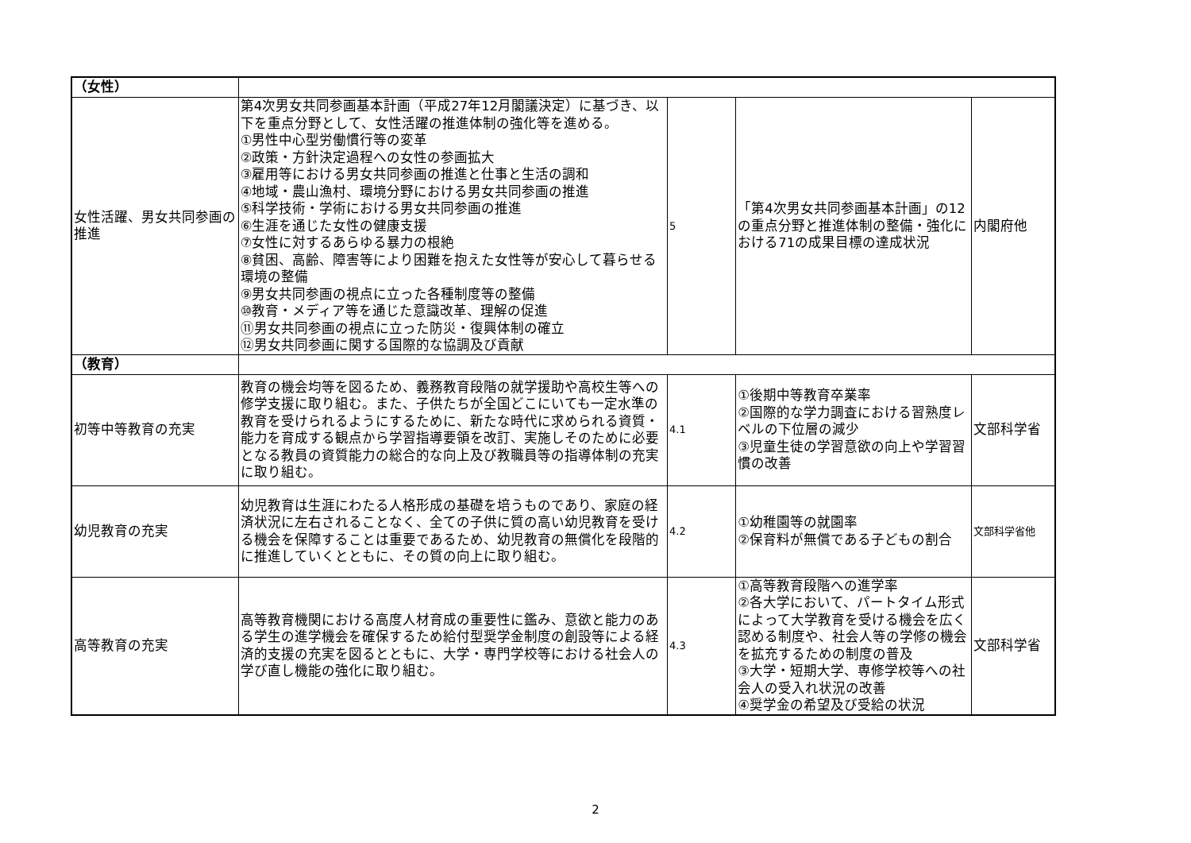| （女性） | | | | |
| 女性活躍、男女共同参画の推進 | 第4次男女共同参画基本計画（平成27年12月閣議決定）に基づき、以下を重点分野として、女性活躍の推進体制の強化等を進める。 ①男性中心型労働慣行等の変革 ②政策・方針決定過程への女性の参画拡大 ③雇用等における男女共同参画の推進と仕事と生活の調和 ④地域・農山漁村、環境分野における男女共同参画の推進 ⑤科学技術・学術における男女共同参画の推進 ⑥生涯を通じた女性の健康支援 ⑦女性に対するあらゆる暴力の根絶 ⑧貧困、高齢、障害等により困難を抱えた女性等が安心して暮らせる環境の整備 ⑨男女共同参画の視点に立った各種制度等の整備 ⑩教育・メディア等を通じた意識改革、理解の促進 ⑪男女共同参画の視点に立った防災・復興体制の確立 ⑫男女共同参画に関する国際的な協調及び貢献 | 5 | 「第4次男女共同参画基本計画」の12の重点分野と推進体制の整備・強化における71の成果目標の達成状況 | 内閣府他 |
| （教育） | | | | |
| 初等中等教育の充実 | 教育の機会均等を図るため、義務教育段階の就学援助や高校生等への修学支援に取り組む。また、子供たちが全国どこにいても一定水準の教育を受けられるようにするために、新たな時代に求められる資質・能力を育成する観点から学習指導要領を改訂、実施しそのために必要となる教員の資質能力の総合的な向上及び教職員等の指導体制の充実に取り組む。 | 4.1 | ①後期中等教育卒業率 ②国際的な学力調査における習熟度レベルの下位層の減少 ③児童生徒の学習意欲の向上や学習習慣の改善 | 文部科学省 |
| 幼児教育の充実 | 幼児教育は生涯にわたる人格形成の基礎を培うものであり、家庭の経済状況に左右されることなく、全ての子供に質の高い幼児教育を受ける機会を保障することは重要であるため、幼児教育の無償化を段階的に推進していくとともに、その質の向上に取り組む。 | 4.2 | ①幼稚園等の就園率 ②保育料が無償である子どもの割合 | 文部科学省他 |
| 高等教育の充実 | 高等教育機関における高度人材育成の重要性に鑑み、意欲と能力のある学生の進学機会を確保するため給付型奨学金制度の創設等による経済的支援の充実を図るとともに、大学・専門学校等における社会人の学び直し機能の強化に取り組む。 | 4.3 | ①高等教育段階への進学率 ②各大学において、パートタイム形式によって大学教育を受ける機会を広く認める制度や、社会人等の学修の機会を拡充するための制度の普及 ③大学・短期大学、専修学校等への社会人の受入れ状況の改善 ④奨学金の希望及び受給の状況 | 文部科学省 |
2